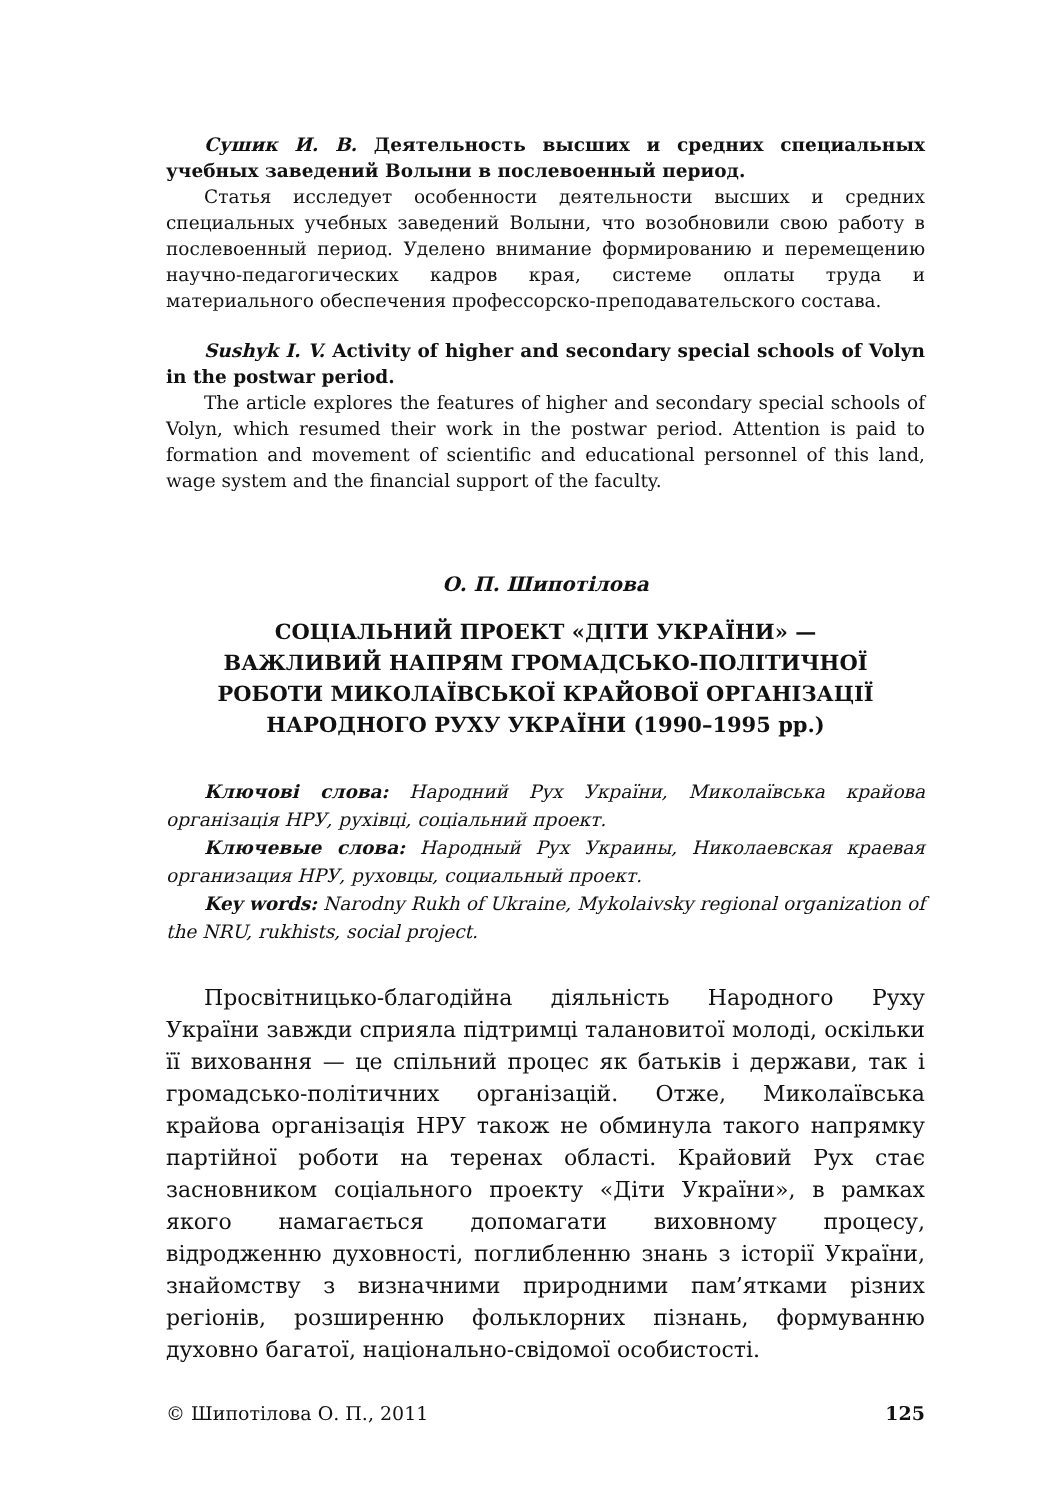Сушик И. В. Деятельность высших и средних специальных учебных заведений Волыни в послевоенный период.
Статья исследует особенности деятельности высших и средних специальных учебных заведений Волыни, что возобновили свою работу в послевоенный период. Уделено внимание формированию и перемещению научно-педагогических кадров края, системе оплаты труда и материального обеспечения профессорско-преподавательского состава.
Sushyk I. V. Activity of higher and secondary special schools of Volyn in the postwar period.
The article explores the features of higher and secondary special schools of Volyn, which resumed their work in the postwar period. Attention is paid to formation and movement of scientific and educational personnel of this land, wage system and the financial support of the faculty.
О. П. Шипотілова
СОЦІАЛЬНИЙ ПРОЕКТ «ДІТИ УКРАЇНИ» —
ВАЖЛИВИЙ НАПРЯМ ГРОМАДСЬКО-ПОЛІТИЧНОЇ
РОБОТИ МИКОЛАЇВСЬКОЇ КРАЙОВОЇ ОРГАНІЗАЦІЇ
НАРОДНОГО РУХУ УКРАЇНИ (1990–1995 рр.)
Ключові слова: Народний Рух України, Миколаївська крайова організація НРУ, рухівці, соціальний проект.
Ключевые слова: Народный Рух Украины, Николаевская краевая организация НРУ, руховцы, социальный проект.
Key words: Narodny Rukh of Ukraine, Mykolaivsky regional organization of the NRU, rukhists, social project.
Просвітницько-благодійна діяльність Народного Руху України завжди сприяла підтримці талановитої молоді, оскільки її виховання — це спільний процес як батьків і держави, так і громадсько-політичних організацій. Отже, Миколаївська крайова організація НРУ також не обминула такого напрямку партійної роботи на теренах області. Крайовий Рух стає засновником соціального проекту «Діти України», в рамках якого намагається допомагати виховному процесу, відродженню духовності, поглибленню знань з історії України, знайомству з визначними природними пам’ятками різних регіонів, розширенню фольклорних пізнань, формуванню духовно багатої, національно-свідомої особистості.
© Шипотілова О. П., 2011 125